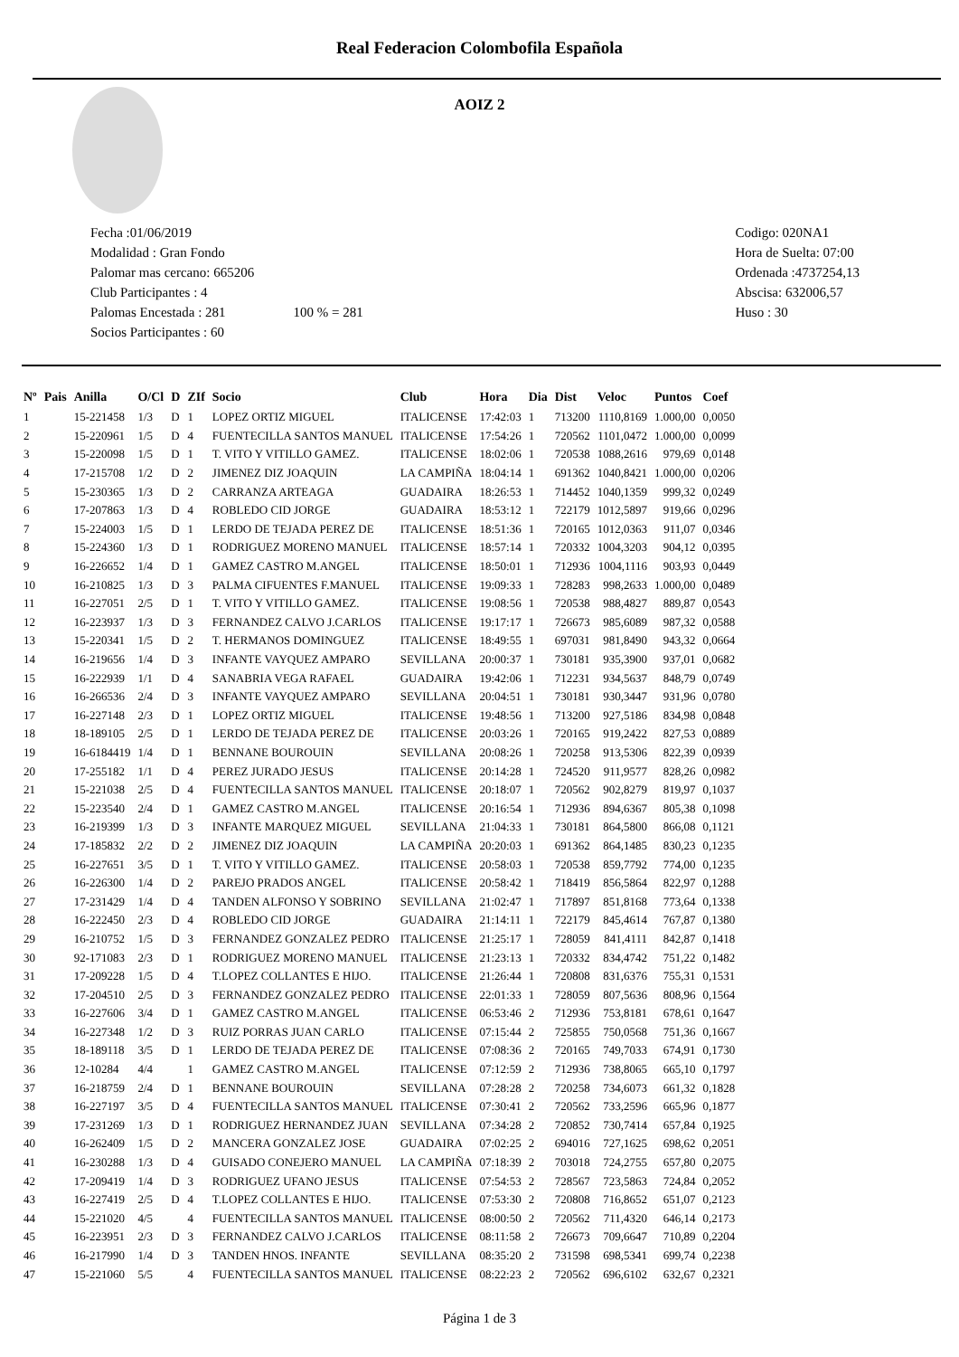Real Federacion Colombofila Española
AOIZ 2
Fecha :01/06/2019
Modalidad : Gran Fondo
Palomar mas cercano: 665206
Club Participantes : 4
Palomas Encestada : 281 100 % = 281
Socios Participantes : 60
Codigo: 020NA1
Hora de Suelta: 07:00
Ordenada :4737254,13
Abscisa: 632006,57
Huso : 30
| Nº | Pais | Anilla | O/Cl | D | ZIf | Socio | Club | Hora | Dia | Dist | Veloc | Puntos | Coef |
| --- | --- | --- | --- | --- | --- | --- | --- | --- | --- | --- | --- | --- | --- |
| 1 | | 15-221458 | 1/3 | D | 1 | LOPEZ ORTIZ MIGUEL | ITALICENSE | 17:42:03 | 1 | 713200 | 1110,8169 | 1.000,00 | 0,0050 |
| 2 | | 15-220961 | 1/5 | D | 4 | FUENTECILLA SANTOS MANUEL | ITALICENSE | 17:54:26 | 1 | 720562 | 1101,0472 | 1.000,00 | 0,0099 |
| 3 | | 15-220098 | 1/5 | D | 1 | T. VITO Y VITILLO GAMEZ. | ITALICENSE | 18:02:06 | 1 | 720538 | 1088,2616 | 979,69 | 0,0148 |
| 4 | | 17-215708 | 1/2 | D | 2 | JIMENEZ DIZ JOAQUIN | LA CAMPIÑA | 18:04:14 | 1 | 691362 | 1040,8421 | 1.000,00 | 0,0206 |
| 5 | | 15-230365 | 1/3 | D | 2 | CARRANZA ARTEAGA | GUADAIRA | 18:26:53 | 1 | 714452 | 1040,1359 | 999,32 | 0,0249 |
| 6 | | 17-207863 | 1/3 | D | 4 | ROBLEDO CID JORGE | GUADAIRA | 18:53:12 | 1 | 722179 | 1012,5897 | 919,66 | 0,0296 |
| 7 | | 15-224003 | 1/5 | D | 1 | LERDO DE TEJADA PEREZ DE | ITALICENSE | 18:51:36 | 1 | 720165 | 1012,0363 | 911,07 | 0,0346 |
| 8 | | 15-224360 | 1/3 | D | 1 | RODRIGUEZ MORENO MANUEL | ITALICENSE | 18:57:14 | 1 | 720332 | 1004,3203 | 904,12 | 0,0395 |
| 9 | | 16-226652 | 1/4 | D | 1 | GAMEZ CASTRO M.ANGEL | ITALICENSE | 18:50:01 | 1 | 712936 | 1004,1116 | 903,93 | 0,0449 |
| 10 | | 16-210825 | 1/3 | D | 3 | PALMA CIFUENTES F.MANUEL | ITALICENSE | 19:09:33 | 1 | 728283 | 998,2633 | 1.000,00 | 0,0489 |
| 11 | | 16-227051 | 2/5 | D | 1 | T. VITO Y VITILLO GAMEZ. | ITALICENSE | 19:08:56 | 1 | 720538 | 988,4827 | 889,87 | 0,0543 |
| 12 | | 16-223937 | 1/3 | D | 3 | FERNANDEZ CALVO J.CARLOS | ITALICENSE | 19:17:17 | 1 | 726673 | 985,6089 | 987,32 | 0,0588 |
| 13 | | 15-220341 | 1/5 | D | 2 | T. HERMANOS DOMINGUEZ | ITALICENSE | 18:49:55 | 1 | 697031 | 981,8490 | 943,32 | 0,0664 |
| 14 | | 16-219656 | 1/4 | D | 3 | INFANTE VAYQUEZ AMPARO | SEVILLANA | 20:00:37 | 1 | 730181 | 935,3900 | 937,01 | 0,0682 |
| 15 | | 16-222939 | 1/1 | D | 4 | SANABRIA VEGA RAFAEL | GUADAIRA | 19:42:06 | 1 | 712231 | 934,5637 | 848,79 | 0,0749 |
| 16 | | 16-266536 | 2/4 | D | 3 | INFANTE VAYQUEZ AMPARO | SEVILLANA | 20:04:51 | 1 | 730181 | 930,3447 | 931,96 | 0,0780 |
| 17 | | 16-227148 | 2/3 | D | 1 | LOPEZ ORTIZ MIGUEL | ITALICENSE | 19:48:56 | 1 | 713200 | 927,5186 | 834,98 | 0,0848 |
| 18 | | 18-189105 | 2/5 | D | 1 | LERDO DE TEJADA PEREZ DE | ITALICENSE | 20:03:26 | 1 | 720165 | 919,2422 | 827,53 | 0,0889 |
| 19 | | 16-6184419 | 1/4 | D | 1 | BENNANE BOUROUIN | SEVILLANA | 20:08:26 | 1 | 720258 | 913,5306 | 822,39 | 0,0939 |
| 20 | | 17-255182 | 1/1 | D | 4 | PEREZ JURADO JESUS | ITALICENSE | 20:14:28 | 1 | 724520 | 911,9577 | 828,26 | 0,0982 |
| 21 | | 15-221038 | 2/5 | D | 4 | FUENTECILLA SANTOS MANUEL | ITALICENSE | 20:18:07 | 1 | 720562 | 902,8279 | 819,97 | 0,1037 |
| 22 | | 15-223540 | 2/4 | D | 1 | GAMEZ CASTRO M.ANGEL | ITALICENSE | 20:16:54 | 1 | 712936 | 894,6367 | 805,38 | 0,1098 |
| 23 | | 16-219399 | 1/3 | D | 3 | INFANTE MARQUEZ MIGUEL | SEVILLANA | 21:04:33 | 1 | 730181 | 864,5800 | 866,08 | 0,1121 |
| 24 | | 17-185832 | 2/2 | D | 2 | JIMENEZ DIZ JOAQUIN | LA CAMPIÑA | 20:20:03 | 1 | 691362 | 864,1485 | 830,23 | 0,1235 |
| 25 | | 16-227651 | 3/5 | D | 1 | T. VITO Y VITILLO GAMEZ. | ITALICENSE | 20:58:03 | 1 | 720538 | 859,7792 | 774,00 | 0,1235 |
| 26 | | 16-226300 | 1/4 | D | 2 | PAREJO PRADOS ANGEL | ITALICENSE | 20:58:42 | 1 | 718419 | 856,5864 | 822,97 | 0,1288 |
| 27 | | 17-231429 | 1/4 | D | 4 | TANDEN ALFONSO Y SOBRINO | SEVILLANA | 21:02:47 | 1 | 717897 | 851,8168 | 773,64 | 0,1338 |
| 28 | | 16-222450 | 2/3 | D | 4 | ROBLEDO CID JORGE | GUADAIRA | 21:14:11 | 1 | 722179 | 845,4614 | 767,87 | 0,1380 |
| 29 | | 16-210752 | 1/5 | D | 3 | FERNANDEZ GONZALEZ PEDRO | ITALICENSE | 21:25:17 | 1 | 728059 | 841,4111 | 842,87 | 0,1418 |
| 30 | | 92-171083 | 2/3 | D | 1 | RODRIGUEZ MORENO MANUEL | ITALICENSE | 21:23:13 | 1 | 720332 | 834,4742 | 751,22 | 0,1482 |
| 31 | | 17-209228 | 1/5 | D | 4 | T.LOPEZ COLLANTES E HIJO. | ITALICENSE | 21:26:44 | 1 | 720808 | 831,6376 | 755,31 | 0,1531 |
| 32 | | 17-204510 | 2/5 | D | 3 | FERNANDEZ GONZALEZ PEDRO | ITALICENSE | 22:01:33 | 1 | 728059 | 807,5636 | 808,96 | 0,1564 |
| 33 | | 16-227606 | 3/4 | D | 1 | GAMEZ CASTRO M.ANGEL | ITALICENSE | 06:53:46 | 2 | 712936 | 753,8181 | 678,61 | 0,1647 |
| 34 | | 16-227348 | 1/2 | D | 3 | RUIZ PORRAS JUAN CARLO | ITALICENSE | 07:15:44 | 2 | 725855 | 750,0568 | 751,36 | 0,1667 |
| 35 | | 18-189118 | 3/5 | D | 1 | LERDO DE TEJADA PEREZ DE | ITALICENSE | 07:08:36 | 2 | 720165 | 749,7033 | 674,91 | 0,1730 |
| 36 | | 12-10284 | 4/4 | | 1 | GAMEZ CASTRO M.ANGEL | ITALICENSE | 07:12:59 | 2 | 712936 | 738,8065 | 665,10 | 0,1797 |
| 37 | | 16-218759 | 2/4 | D | 1 | BENNANE BOUROUIN | SEVILLANA | 07:28:28 | 2 | 720258 | 734,6073 | 661,32 | 0,1828 |
| 38 | | 16-227197 | 3/5 | D | 4 | FUENTECILLA SANTOS MANUEL | ITALICENSE | 07:30:41 | 2 | 720562 | 733,2596 | 665,96 | 0,1877 |
| 39 | | 17-231269 | 1/3 | D | 1 | RODRIGUEZ HERNANDEZ JUAN | SEVILLANA | 07:34:28 | 2 | 720852 | 730,7414 | 657,84 | 0,1925 |
| 40 | | 16-262409 | 1/5 | D | 2 | MANCERA GONZALEZ JOSE | GUADAIRA | 07:02:25 | 2 | 694016 | 727,1625 | 698,62 | 0,2051 |
| 41 | | 16-230288 | 1/3 | D | 4 | GUISADO CONEJERO MANUEL | LA CAMPIÑA | 07:18:39 | 2 | 703018 | 724,2755 | 657,80 | 0,2075 |
| 42 | | 17-209419 | 1/4 | D | 3 | RODRIGUEZ UFANO JESUS | ITALICENSE | 07:54:53 | 2 | 728567 | 723,5863 | 724,84 | 0,2052 |
| 43 | | 16-227419 | 2/5 | D | 4 | T.LOPEZ COLLANTES E HIJO. | ITALICENSE | 07:53:30 | 2 | 720808 | 716,8652 | 651,07 | 0,2123 |
| 44 | | 15-221020 | 4/5 | | 4 | FUENTECILLA SANTOS MANUEL | ITALICENSE | 08:00:50 | 2 | 720562 | 711,4320 | 646,14 | 0,2173 |
| 45 | | 16-223951 | 2/3 | D | 3 | FERNANDEZ CALVO J.CARLOS | ITALICENSE | 08:11:58 | 2 | 726673 | 709,6647 | 710,89 | 0,2204 |
| 46 | | 16-217990 | 1/4 | D | 3 | TANDEN HNOS. INFANTE | SEVILLANA | 08:35:20 | 2 | 731598 | 698,5341 | 699,74 | 0,2238 |
| 47 | | 15-221060 | 5/5 | | 4 | FUENTECILLA SANTOS MANUEL | ITALICENSE | 08:22:23 | 2 | 720562 | 696,6102 | 632,67 | 0,2321 |
Página 1 de 3